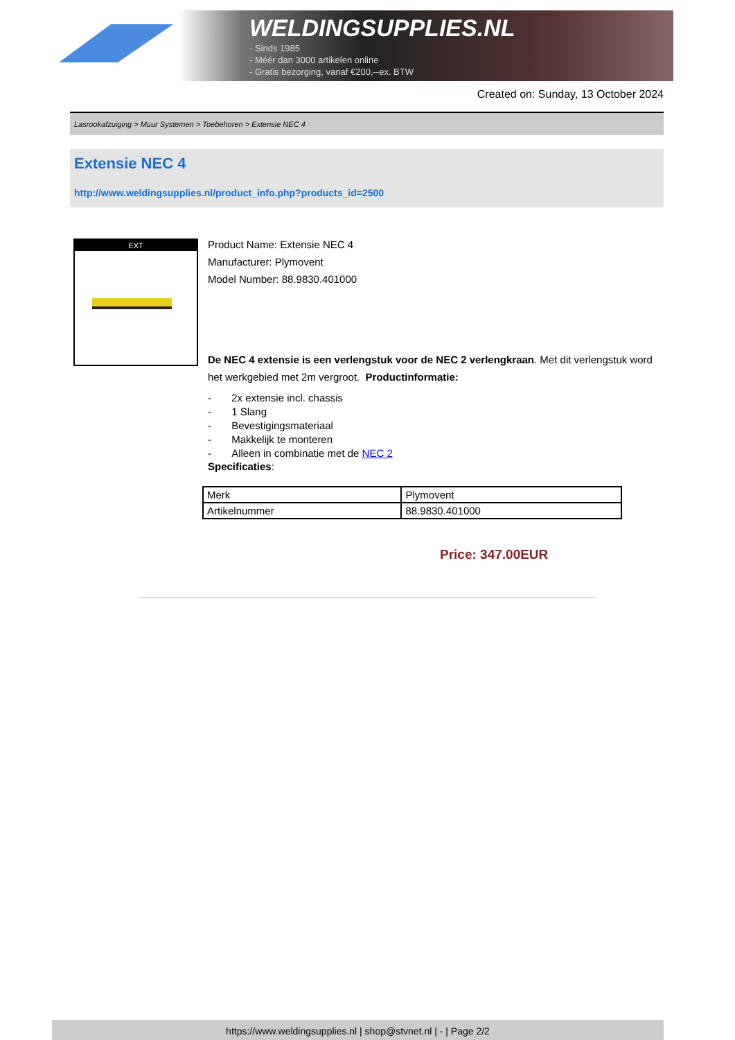WELDINGSUPPLIES.NL
- Sinds 1985
- Méér dan 3000 artikelen online
- Gratis bezorging, vanaf €200,--ex. BTW
Created on: Sunday, 13 October 2024
Lasrookafzuiging > Muur Systemen > Toebehoren > Extensie NEC 4
Extensie NEC 4
http://www.weldingsupplies.nl/product_info.php?products_id=2500
EXT
Product Name: Extensie NEC 4
Manufacturer: Plymovent
Model Number: 88.9830.401000
De NEC 4 extensie is een verlengstuk voor de NEC 2 verlengkraan. Met dit verlengstuk word het werkgebied met 2m vergroot. Productinformatie:
- 2x extensie incl. chassis
- 1 Slang
- Bevestigingsmateriaal
- Makkelijk te monteren
- Alleen in combinatie met de NEC 2
Specificaties:
| Merk | Plymovent |
| Artikelnummer | 88.9830.401000 |
Price: 347.00EUR
https://www.weldingsupplies.nl | shop@stvnet.nl | - | Page 2/2